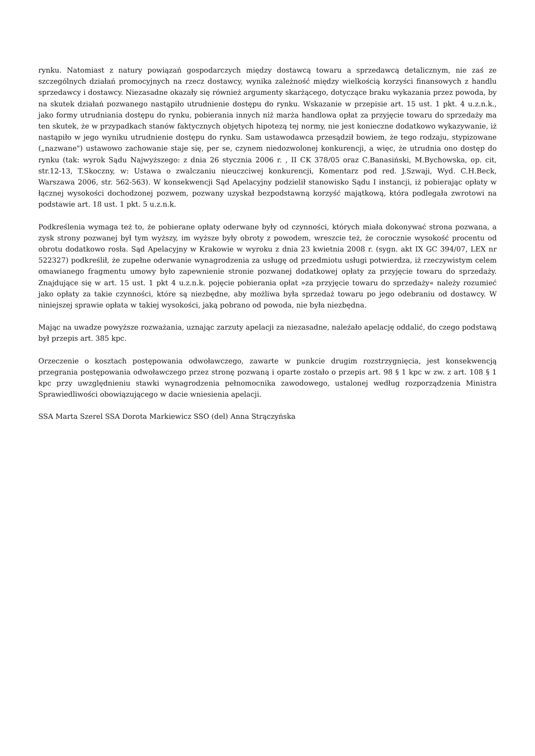rynku. Natomiast z natury powiązań gospodarczych między dostawcą towaru a sprzedawcą detalicznym, nie zaś ze szczególnych działań promocyjnych na rzecz dostawcy, wynika zależność między wielkością korzyści finansowych z handlu sprzedawcy i dostawcy. Niezasadne okazały się również argumenty skarżącego, dotyczące braku wykazania przez powoda, by na skutek działań pozwanego nastąpiło utrudnienie dostępu do rynku. Wskazanie w przepisie art. 15 ust. 1 pkt. 4 u.z.n.k., jako formy utrudniania dostępu do rynku, pobierania innych niż marża handlowa opłat za przyjęcie towaru do sprzedaży ma ten skutek, że w przypadkach stanów faktycznych objętych hipotezą tej normy, nie jest konieczne dodatkowo wykazywanie, iż nastąpiło w jego wyniku utrudnienie dostępu do rynku. Sam ustawodawca przesądził bowiem, że tego rodzaju, stypizowane („nazwane") ustawowo zachowanie staje się, per se, czynem niedozwolonej konkurencji, a więc, że utrudnia ono dostęp do rynku (tak: wyrok Sądu Najwyższego: z dnia 26 stycznia 2006 r. , II CK 378/05 oraz C.Banasiński, M.Bychowska, op. cit, str.12-13, T.Skoczny, w: Ustawa o zwalczaniu nieuczciwej konkurencji, Komentarz pod red. J.Szwaji, Wyd. C.H.Beck, Warszawa 2006, str. 562-563). W konsekwencji Sąd Apelacyjny podzielił stanowisko Sądu I instancji, iż pobierając opłaty w łącznej wysokości dochodzonej pozwem, pozwany uzyskał bezpodstawną korzyść majątkową, która podlegała zwrotowi na podstawie art. 18 ust. 1 pkt. 5 u.z.n.k.
Podkreślenia wymaga też to, że pobierane opłaty oderwane były od czynności, których miała dokonywać strona pozwana, a zysk strony pozwanej był tym wyższy, im wyższe były obroty z powodem, wreszcie też, że corocznie wysokość procentu od obrotu dodatkowo rosła. Sąd Apelacyjny w Krakowie w wyroku z dnia 23 kwietnia 2008 r. (sygn. akt IX GC 394/07, LEX nr 522327) podkreślił, że zupełne oderwanie wynagrodzenia za usługę od przedmiotu usługi potwierdza, iż rzeczywistym celem omawianego fragmentu umowy było zapewnienie stronie pozwanej dodatkowej opłaty za przyjęcie towaru do sprzedaży. Znajdujące się w art. 15 ust. 1 pkt 4 u.z.n.k. pojęcie pobierania opłat »za przyjęcie towaru do sprzedaży« należy rozumieć jako opłaty za takie czynności, które są niezbędne, aby możliwa była sprzedaż towaru po jego odebraniu od dostawcy. W niniejszej sprawie opłata w takiej wysokości, jaką pobrano od powoda, nie była niezbędna.
Mając na uwadze powyższe rozważania, uznając zarzuty apelacji za niezasadne, należało apelację oddalić, do czego podstawą był przepis art. 385 kpc.
Orzeczenie o kosztach postępowania odwoławczego, zawarte w punkcie drugim rozstrzygnięcia, jest konsekwencją przegrania postępowania odwoławczego przez stronę pozwaną i oparte zostało o przepis art. 98 § 1 kpc w zw. z art. 108 § 1 kpc przy uwzględnieniu stawki wynagrodzenia pełnomocnika zawodowego, ustalonej według rozporządzenia Ministra Sprawiedliwości obowiązującego w dacie wniesienia apelacji.
SSA Marta Szerel SSA Dorota Markiewicz SSO (del) Anna Strączyńska